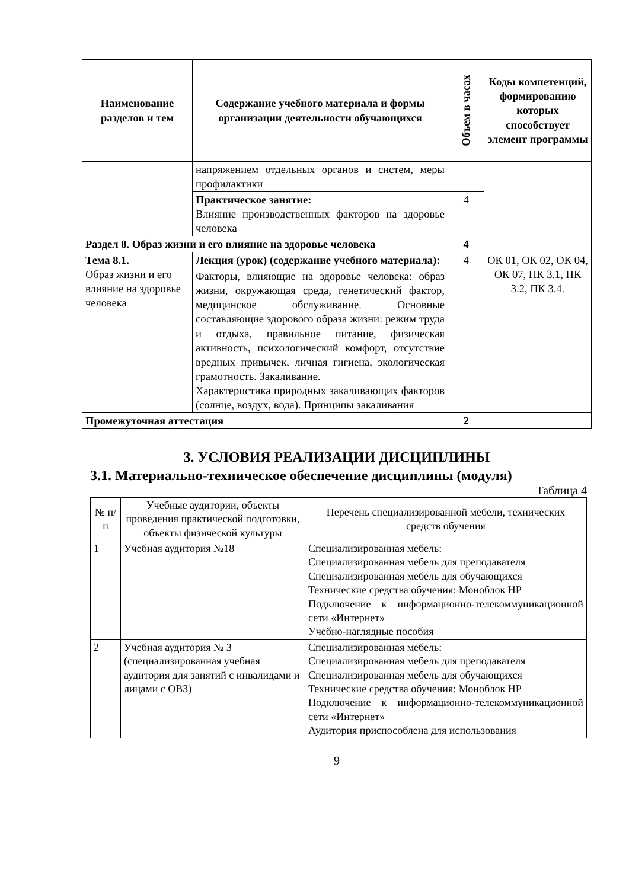| Наименование разделов и тем | Содержание учебного материала и формы организации деятельности обучающихся | Объем в часах | Коды компетенций, формированию которых способствует элемент программы |
| --- | --- | --- | --- |
| | напряжением отдельных органов и систем, меры профилактики | | |
| | Практическое занятие: Влияние производственных факторов на здоровье человека | 4 | |
| Раздел 8. Образ жизни и его влияние на здоровье человека | | 4 | |
| Тема 8.1. Образ жизни и его влияние на здоровье человека | Лекция (урок) (содержание учебного материала): | 4 | ОК 01, ОК 02, ОК 04, ОК 07, ПК 3.1, ПК 3.2, ПК 3.4. |
| | Факторы, влияющие на здоровье человека: образ жизни, окружающая среда, генетический фактор, медицинское обслуживание. Основные составляющие здорового образа жизни: режим труда и отдыха, правильное питание, физическая активность, психологический комфорт, отсутствие вредных привычек, личная гигиена, экологическая грамотность. Закаливание. Характеристика природных закаливающих факторов (солнце, воздух, вода). Принципы закаливания | | |
| Промежуточная аттестация | | 2 | |
3. УСЛОВИЯ РЕАЛИЗАЦИИ ДИСЦИПЛИНЫ
3.1. Материально-техническое обеспечение дисциплины (модуля)
Таблица 4
| № п/п | Учебные аудитории, объекты проведения практической подготовки, объекты физической культуры | Перечень специализированной мебели, технических средств обучения |
| --- | --- | --- |
| 1 | Учебная аудитория №18 | Специализированная мебель: Специализированная мебель для преподавателя Специализированная мебель для обучающихся Технические средства обучения: Моноблок HP Подключение к информационно-телекоммуникационной сети «Интернет» Учебно-наглядные пособия |
| 2 | Учебная аудитория № 3 (специализированная учебная аудитория для занятий с инвалидами и лицами с ОВЗ) | Специализированная мебель: Специализированная мебель для преподавателя Специализированная мебель для обучающихся Технические средства обучения: Моноблок HP Подключение к информационно-телекоммуникационной сети «Интернет» Аудитория приспособлена для использования |
9